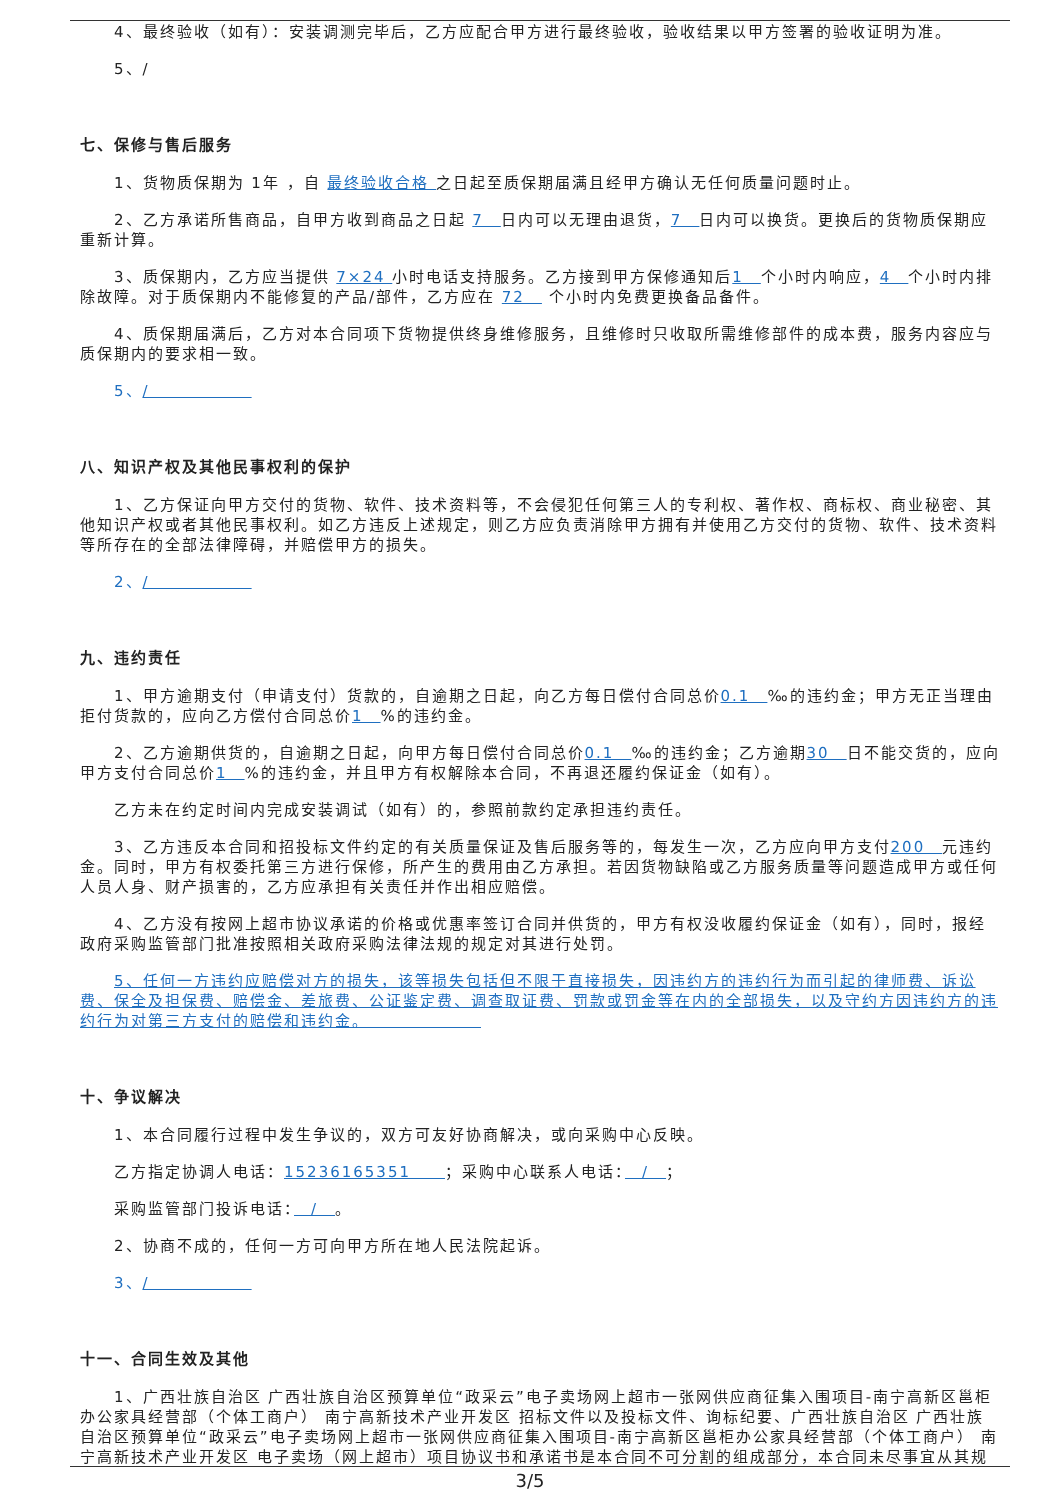4、最终验收（如有）：安装调测完毕后，乙方应配合甲方进行最终验收，验收结果以甲方签署的验收证明为准。
5、/
七、保修与售后服务
1、货物质保期为 1年 ，自 最终验收合格 之日起至质保期届满且经甲方确认无任何质量问题时止。
2、乙方承诺所售商品，自甲方收到商品之日起 7　日内可以无理由退货，7　日内可以换货。更换后的货物质保期应重新计算。
3、质保期内，乙方应当提供 7×24 小时电话支持服务。乙方接到甲方保修通知后1　个小时内响应，4　个小时内排除故障。对于质保期内不能修复的产品/部件，乙方应在 72　 个小时内免费更换备品备件。
4、质保期届满后，乙方对本合同项下货物提供终身维修服务，且维修时只收取所需维修部件的成本费，服务内容应与质保期内的要求相一致。
5、/　　　　　　
八、知识产权及其他民事权利的保护
1、乙方保证向甲方交付的货物、软件、技术资料等，不会侵犯任何第三人的专利权、著作权、商标权、商业秘密、其他知识产权或者其他民事权利。如乙方违反上述规定，则乙方应负责消除甲方拥有并使用乙方交付的货物、软件、技术资料等所存在的全部法律障碍，并赔偿甲方的损失。
2、/　　　　　　
九、违约责任
1、甲方逾期支付（申请支付）货款的，自逾期之日起，向乙方每日偿付合同总价0.1　‰的违约金；甲方无正当理由拒付货款的，应向乙方偿付合同总价1　%的违约金。
2、乙方逾期供货的，自逾期之日起，向甲方每日偿付合同总价0.1　‰的违约金；乙方逾期30　日不能交货的，应向甲方支付合同总价1　%的违约金，并且甲方有权解除本合同，不再退还履约保证金（如有）。
乙方未在约定时间内完成安装调试（如有）的，参照前款约定承担违约责任。
3、乙方违反本合同和招投标文件约定的有关质量保证及售后服务等的，每发生一次，乙方应向甲方支付200　元违约金。同时，甲方有权委托第三方进行保修，所产生的费用由乙方承担。若因货物缺陷或乙方服务质量等问题造成甲方或任何人员人身、财产损害的，乙方应承担有关责任并作出相应赔偿。
4、乙方没有按网上超市协议承诺的价格或优惠率签订合同并供货的，甲方有权没收履约保证金（如有），同时，报经政府采购监管部门批准按照相关政府采购法律法规的规定对其进行处罚。
5、任何一方违约应赔偿对方的损失，该等损失包括但不限于直接损失，因违约方的违约行为而引起的律师费、诉讼费、保全及担保费、赔偿金、差旅费、公证鉴定费、调查取证费、罚款或罚金等在内的全部损失，以及守约方因违约方的违约行为对第三方支付的赔偿和违约金。　　　　　　　
十、争议解决
1、本合同履行过程中发生争议的，双方可友好协商解决，或向采购中心反映。
乙方指定协调人电话：15236165351　　；采购中心联系人电话：　/　；
采购监管部门投诉电话：　/　。
2、协商不成的，任何一方可向甲方所在地人民法院起诉。
3、/　　　　　　
十一、合同生效及其他
1、广西壮族自治区 广西壮族自治区预算单位“政采云”电子卖场网上超市一张网供应商征集入围项目-南宁高新区邕柜办公家具经营部（个体工商户） 南宁高新技术产业开发区 招标文件以及投标文件、询标纪要、广西壮族自治区 广西壮族自治区预算单位“政采云”电子卖场网上超市一张网供应商征集入围项目-南宁高新区邕柜办公家具经营部（个体工商户） 南宁高新技术产业开发区 电子卖场（网上超市）项目协议书和承诺书是本合同不可分割的组成部分，本合同未尽事宜从其规
3/5